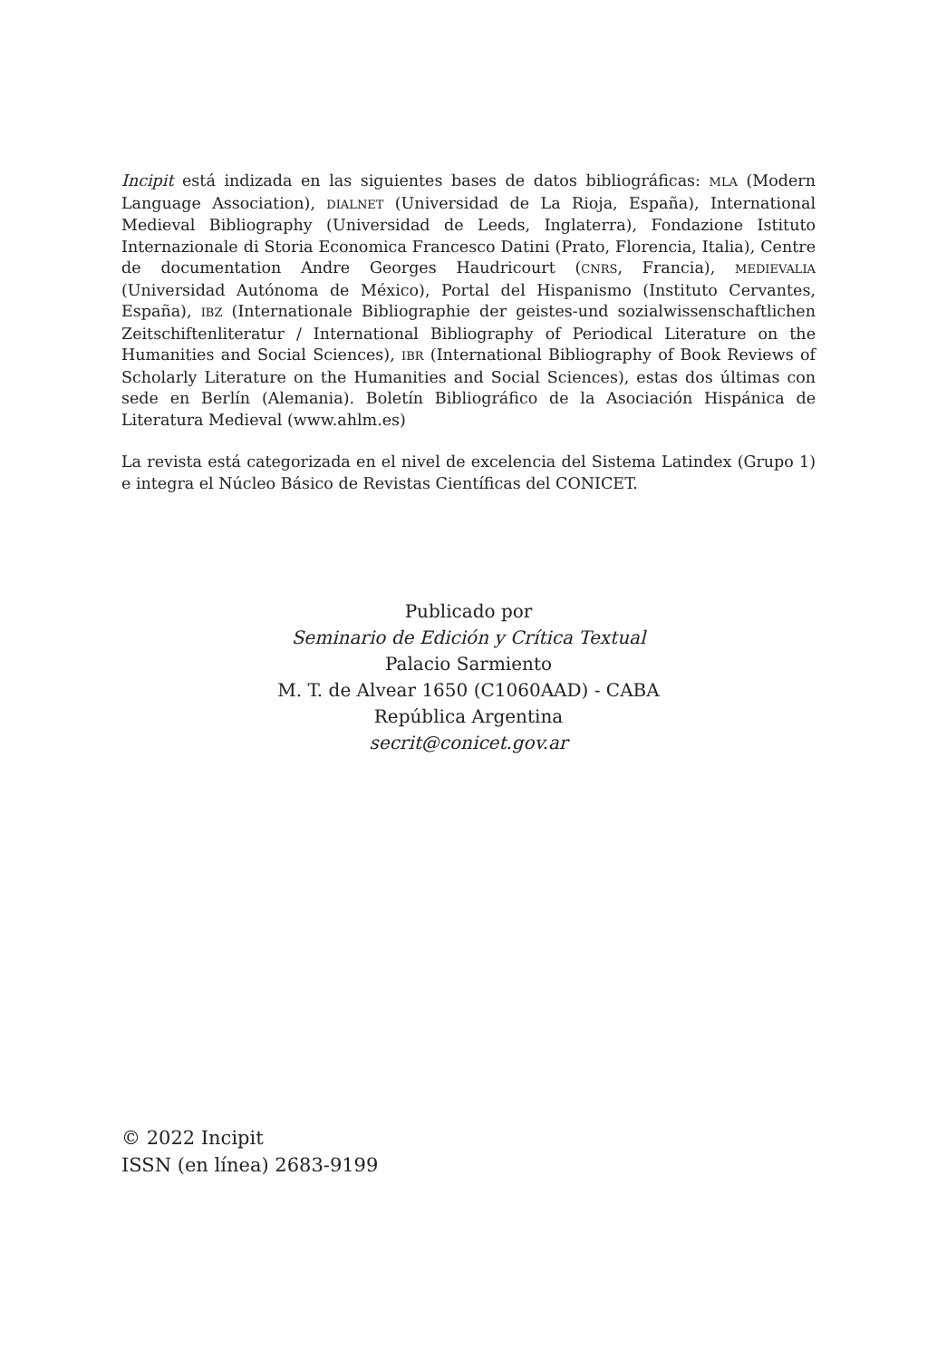Incipit está indizada en las siguientes bases de datos bibliográficas: MLA (Modern Language Association), DIALNET (Universidad de La Rioja, España), International Medieval Bibliography (Universidad de Leeds, Inglaterra), Fondazione Istituto Internazionale di Storia Economica Francesco Datini (Prato, Florencia, Italia), Centre de documentation Andre Georges Haudricourt (CNRS, Francia), MEDIEVALIA (Universidad Autónoma de México), Portal del Hispanismo (Instituto Cervantes, España), IBZ (Internationale Bibliographie der geistes-und sozialwissenschaftlichen Zeitschiftenliteratur / International Bibliography of Periodical Literature on the Humanities and Social Sciences), IBR (International Bibliography of Book Reviews of Scholarly Literature on the Humanities and Social Sciences), estas dos últimas con sede en Berlín (Alemania). Boletín Bibliográfico de la Asociación Hispánica de Literatura Medieval (www.ahlm.es)
La revista está categorizada en el nivel de excelencia del Sistema Latindex (Grupo 1) e integra el Núcleo Básico de Revistas Científicas del CONICET.
Publicado por
Seminario de Edición y Crítica Textual
Palacio Sarmiento
M. T. de Alvear 1650 (C1060AAD) - CABA
República Argentina
secrit@conicet.gov.ar
© 2022 Incipit
ISSN (en línea) 2683-9199